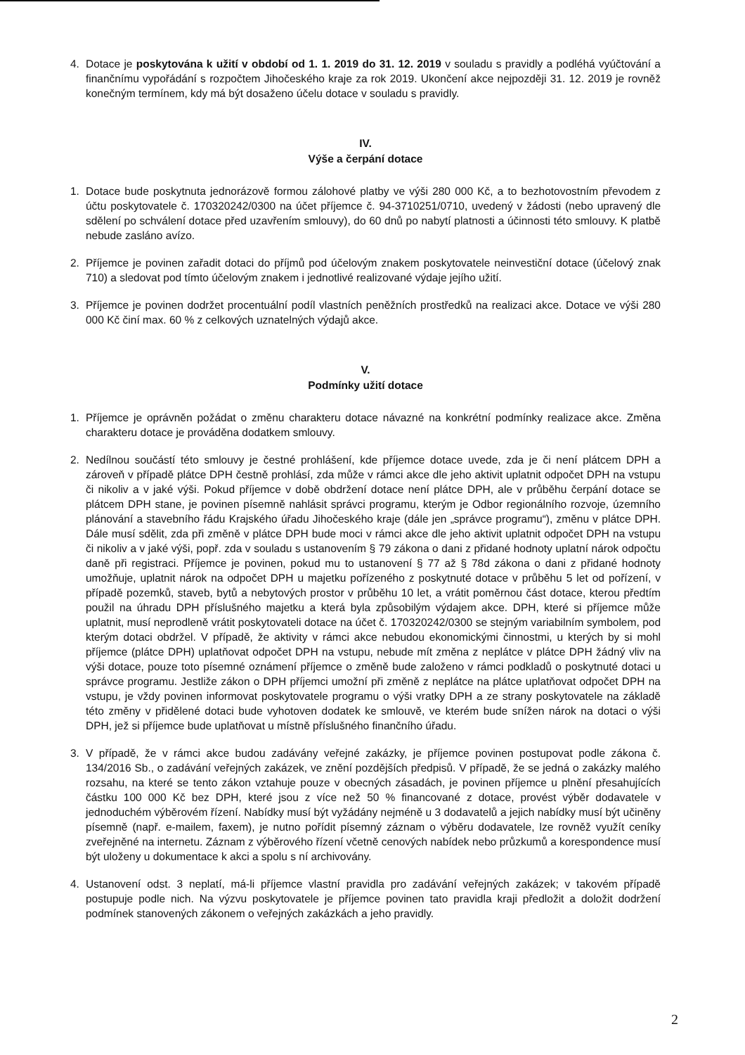4. Dotace je poskytována k užití v období od 1. 1. 2019 do 31. 12. 2019 v souladu s pravidly a podléhá vyúčtování a finančnímu vypořádání s rozpočtem Jihočeského kraje za rok 2019. Ukončení akce nejpozději 31. 12. 2019 je rovněž konečným termínem, kdy má být dosaženo účelu dotace v souladu s pravidly.
IV.
Výše a čerpání dotace
1. Dotace bude poskytnuta jednorázově formou zálohové platby ve výši 280 000 Kč, a to bezhotovostním převodem z účtu poskytovatele č. 170320242/0300 na účet příjemce č. 94-3710251/0710, uvedený v žádosti (nebo upravený dle sdělení po schválení dotace před uzavřením smlouvy), do 60 dnů po nabytí platnosti a účinnosti této smlouvy. K platbě nebude zasláno avízo.
2. Příjemce je povinen zařadit dotaci do příjmů pod účelovým znakem poskytovatele neinvestiční dotace (účelový znak 710) a sledovat pod tímto účelovým znakem i jednotlivé realizované výdaje jejího užití.
3. Příjemce je povinen dodržet procentuální podíl vlastních peněžních prostředků na realizaci akce. Dotace ve výši 280 000 Kč činí max. 60 % z celkových uznatelných výdajů akce.
V.
Podmínky užití dotace
1. Příjemce je oprávněn požádat o změnu charakteru dotace návazné na konkrétní podmínky realizace akce. Změna charakteru dotace je prováděna dodatkem smlouvy.
2. Nedílnou součástí této smlouvy je čestné prohlášení, kde příjemce dotace uvede, zda je či není plátcem DPH a zároveň v případě plátce DPH čestně prohlásí, zda může v rámci akce dle jeho aktivit uplatnit odpočet DPH na vstupu či nikoliv a v jaké výši. Pokud příjemce v době obdržení dotace není plátce DPH, ale v průběhu čerpání dotace se plátcem DPH stane, je povinen písemně nahlásit správci programu, kterým je Odbor regionálního rozvoje, územního plánování a stavebního řádu Krajského úřadu Jihočeského kraje (dále jen „správce programu“), změnu v plátce DPH. Dále musí sdělit, zda při změně v plátce DPH bude moci v rámci akce dle jeho aktivit uplatnit odpočet DPH na vstupu či nikoliv a v jaké výši, popř. zda v souladu s ustanovením § 79 zákona o dani z přidané hodnoty uplatní nárok odpočtu daně při registraci. Příjemce je povinen, pokud mu to ustanovení § 77 až § 78d zákona o dani z přidané hodnoty umožňuje, uplatnit nárok na odpočet DPH u majetku pořízeného z poskytnuté dotace v průběhu 5 let od pořízení, v případě pozemků, staveb, bytů a nebytových prostor v průběhu 10 let, a vrátit poměrnou část dotace, kterou předtím použil na úhradu DPH příslušného majetku a která byla způsobilým výdajem akce. DPH, které si příjemce může uplatnit, musí neprodleně vrátit poskytovateli dotace na účet č. 170320242/0300 se stejným variabilním symbolem, pod kterým dotaci obdržel. V případě, že aktivity v rámci akce nebudou ekonomickými činnostmi, u kterých by si mohl příjemce (plátce DPH) uplatňovat odpočet DPH na vstupu, nebude mít změna z neplátce v plátce DPH žádný vliv na výši dotace, pouze toto písemné oznámení příjemce o změně bude založeno v rámci podkladů o poskytnuté dotaci u správce programu. Jestliže zákon o DPH příjemci umožní při změně z neplátce na plátce uplatňovat odpočet DPH na vstupu, je vždy povinen informovat poskytovatele programu o výši vratky DPH a ze strany poskytovatele na základě této změny v přidělené dotaci bude vyhotoven dodatek ke smlouvě, ve kterém bude snížen nárok na dotaci o výši DPH, jež si příjemce bude uplatňovat u místně příslušného finančního úřadu.
3. V případě, že v rámci akce budou zadávány veřejné zakázky, je příjemce povinen postupovat podle zákona č. 134/2016 Sb., o zadávání veřejných zakázek, ve znění pozdějších předpisů. V případě, že se jedná o zakázky malého rozsahu, na které se tento zákon vztahuje pouze v obecných zásadách, je povinen příjemce u plnění přesahujících částku 100 000 Kč bez DPH, které jsou z více než 50 % financované z dotace, provést výběr dodavatele v jednoduchém výběrovém řízení. Nabídky musí být vyžádány nejméně u 3 dodavatelů a jejich nabídky musí být učiněny písemně (např. e-mailem, faxem), je nutno pořídit písemný záznam o výběru dodavatele, lze rovněž využít ceníky zveřejněné na internetu. Záznam z výběrového řízení včetně cenových nabídek nebo průzkumů a korespondence musí být uloženy u dokumentace k akci a spolu s ní archivovány.
4. Ustanovení odst. 3 neplatí, má-li příjemce vlastní pravidla pro zadávání veřejných zakázek; v takovém případě postupuje podle nich. Na výzvu poskytovatele je příjemce povinen tato pravidla kraji předložit a doložit dodržení podmínek stanovených zákonem o veřejných zakázkách a jeho pravidly.
2